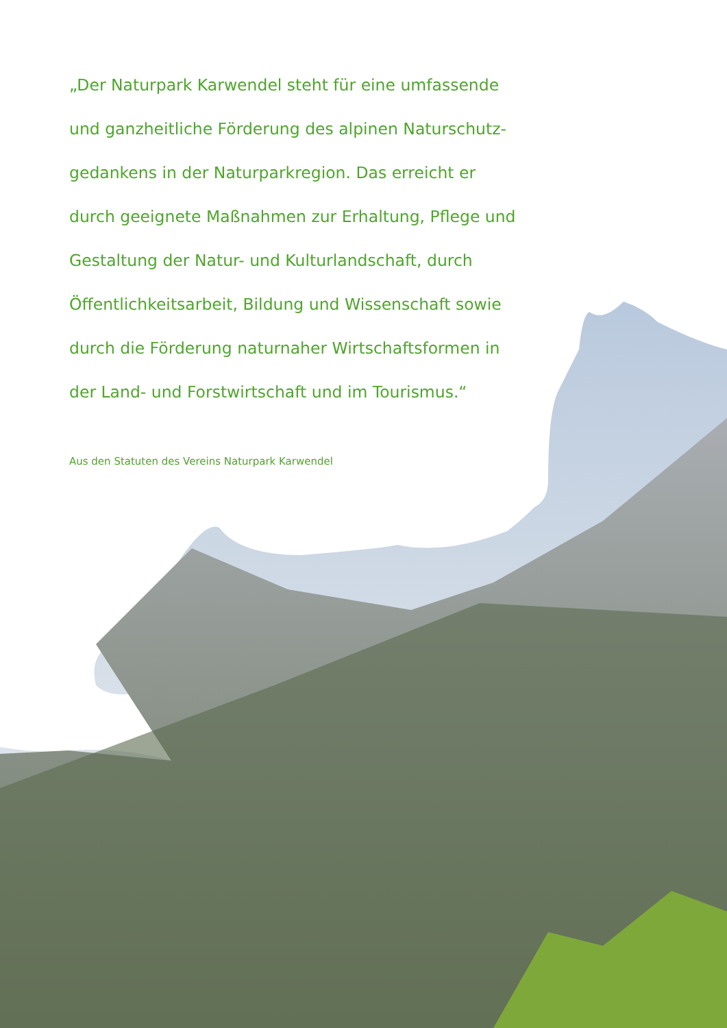„Der Naturpark Karwendel steht für eine umfassende und ganzheitliche Förderung des alpinen Naturschutz-gedankens in der Naturparkregion. Das erreicht er durch geeignete Maßnahmen zur Erhaltung, Pflege und Gestaltung der Natur- und Kulturlandschaft, durch Öffentlichkeitsarbeit, Bildung und Wissenschaft sowie durch die Förderung naturnaher Wirtschaftsformen in der Land- und Forstwirtschaft und im Tourismus.“
Aus den Statuten des Vereins Naturpark Karwendel